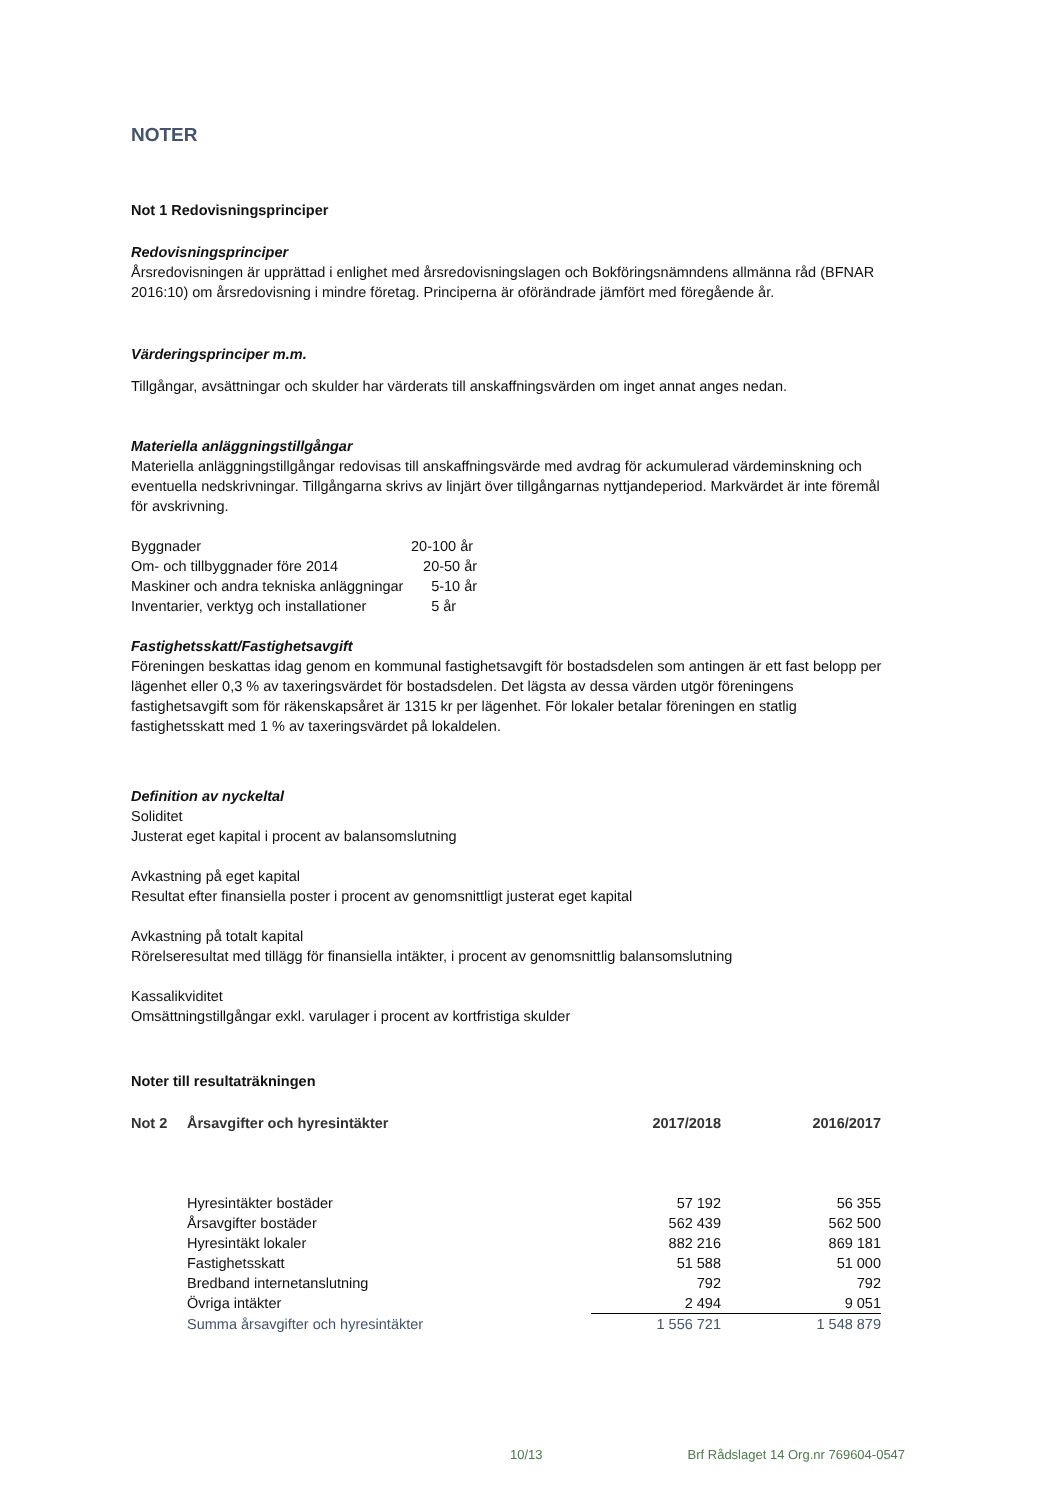NOTER
Not 1 Redovisningsprinciper
Redovisningsprinciper
Årsredovisningen är upprättad i enlighet med årsredovisningslagen och Bokföringsnämndens allmänna råd (BFNAR 2016:10) om årsredovisning i mindre företag. Principerna är oförändrade jämfört med föregående år.
Värderingsprinciper m.m.
Tillgångar, avsättningar och skulder har värderats till anskaffningsvärden om inget annat anges nedan.
Materiella anläggningstillgångar
Materiella anläggningstillgångar redovisas till anskaffningsvärde med avdrag för ackumulerad värdeminskning och eventuella nedskrivningar. Tillgångarna skrivs av linjärt över tillgångarnas nyttjandeperiod. Markvärdet är inte föremål för avskrivning.
| Byggnader | 20-100 år |
| Om- och tillbyggnader före 2014 | 20-50 år |
| Maskiner och andra tekniska anläggningar | 5-10 år |
| Inventarier, verktyg och installationer | 5 år |
Fastighetsskatt/Fastighetsavgift
Föreningen beskattas idag genom en kommunal fastighetsavgift för bostadsdelen som antingen är ett fast belopp per lägenhet eller 0,3 % av taxeringsvärdet för bostadsdelen. Det lägsta av dessa värden utgör föreningens fastighetsavgift som för räkenskapsåret är 1315 kr per lägenhet. För lokaler betalar föreningen en statlig fastighetsskatt med 1 % av taxeringsvärdet på lokaldelen.
Definition av nyckeltal
Soliditet
Justerat eget kapital i procent av balansomslutning
Avkastning på eget kapital
Resultat efter finansiella poster i procent av genomsnittligt justerat eget kapital
Avkastning på totalt kapital
Rörelseresultat med tillägg för finansiella intäkter, i procent av genomsnittlig balansomslutning
Kassalikviditet
Omsättningstillgångar exkl. varulager i procent av kortfristiga skulder
Noter till resultaträkningen
| Not 2 | Årsavgifter och hyresintäkter | 2017/2018 | 2016/2017 |
| --- | --- | --- | --- |
| | Hyresintäkter bostäder | 57 192 | 56 355 |
| | Årsavgifter bostäder | 562 439 | 562 500 |
| | Hyresintäkt lokaler | 882 216 | 869 181 |
| | Fastighetsskatt | 51 588 | 51 000 |
| | Bredband internetanslutning | 792 | 792 |
| | Övriga intäkter | 2 494 | 9 051 |
| | Summa årsavgifter och hyresintäkter | 1 556 721 | 1 548 879 |
10/13 Brf Rådslaget 14 Org.nr 769604-0547